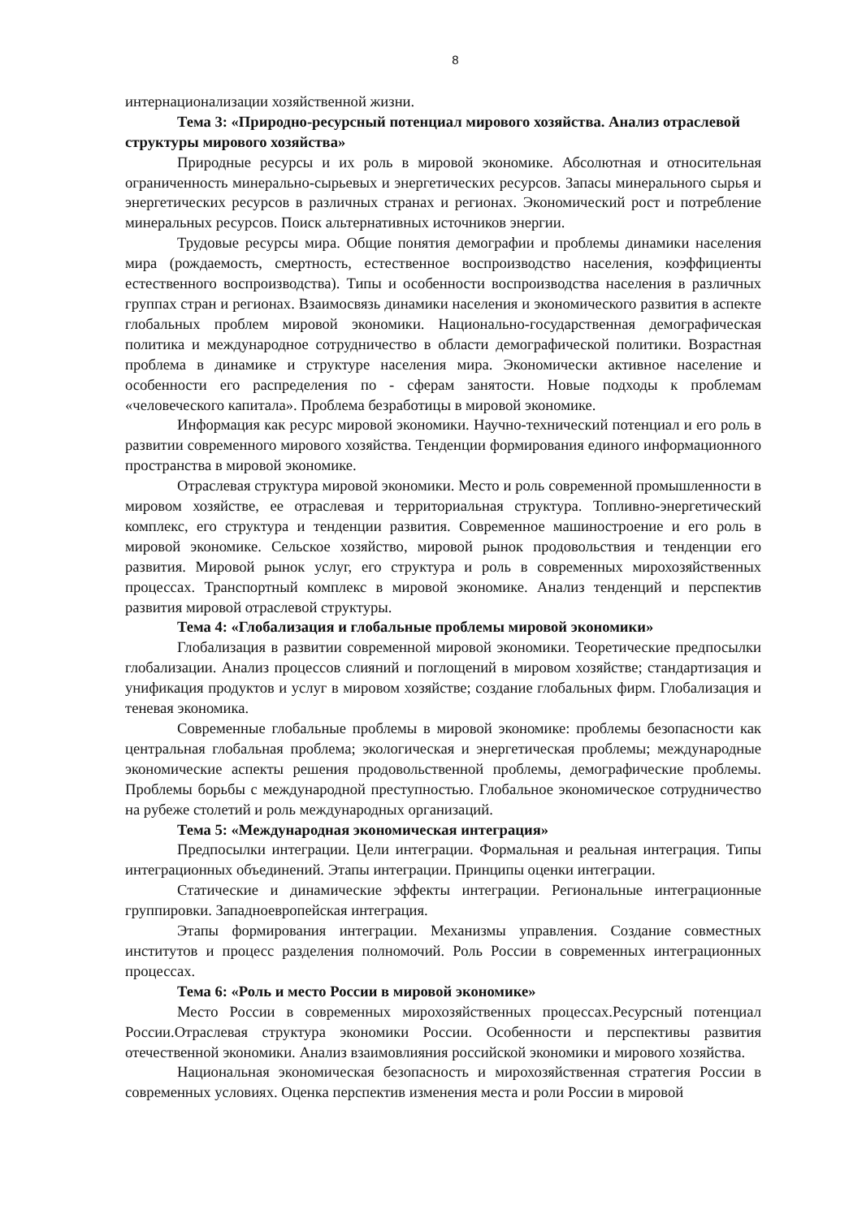8
интернационализации хозяйственной жизни.
Тема 3: «Природно-ресурсный потенциал мирового хозяйства. Анализ отраслевой структуры мирового хозяйства»
Природные ресурсы и их роль в мировой экономике. Абсолютная и относительная ограниченность минерально-сырьевых и энергетических ресурсов. Запасы минерального сырья и энергетических ресурсов в различных странах и регионах. Экономический рост и потребление минеральных ресурсов. Поиск альтернативных источников энергии.
Трудовые ресурсы мира. Общие понятия демографии и проблемы динамики населения мира (рождаемость, смертность, естественное воспроизводство населения, коэффициенты естественного воспроизводства). Типы и особенности воспроизводства населения в различных группах стран и регионах. Взаимосвязь динамики населения и экономического развития в аспекте глобальных проблем мировой экономики. Национально-государственная демографическая политика и международное сотрудничество в области демографической политики. Возрастная проблема в динамике и структуре населения мира. Экономически активное население и особенности его распределения по - сферам занятости. Новые подходы к проблемам «человеческого капитала». Проблема безработицы в мировой экономике.
Информация как ресурс мировой экономики. Научно-технический потенциал и его роль в развитии современного мирового хозяйства. Тенденции формирования единого информационного пространства в мировой экономике.
Отраслевая структура мировой экономики. Место и роль современной промышленности в мировом хозяйстве, ее отраслевая и территориальная структура. Топливно-энергетический комплекс, его структура и тенденции развития. Современное машиностроение и его роль в мировой экономике. Сельское хозяйство, мировой рынок продовольствия и тенденции его развития. Мировой рынок услуг, его структура и роль в современных мирохозяйственных процессах. Транспортный комплекс в мировой экономике. Анализ тенденций и перспектив развития мировой отраслевой структуры.
Тема 4: «Глобализация и глобальные проблемы мировой экономики»
Глобализация в развитии современной мировой экономики. Теоретические предпосылки глобализации. Анализ процессов слияний и поглощений в мировом хозяйстве; стандартизация и унификация продуктов и услуг в мировом хозяйстве; создание глобальных фирм. Глобализация и теневая экономика.
Современные глобальные проблемы в мировой экономике: проблемы безопасности как центральная глобальная проблема; экологическая и энергетическая проблемы; международные экономические аспекты решения продовольственной проблемы, демографические проблемы. Проблемы борьбы с международной преступностью. Глобальное экономическое сотрудничество на рубеже столетий и роль международных организаций.
Тема 5: «Международная экономическая интеграция»
Предпосылки интеграции. Цели интеграции. Формальная и реальная интеграция. Типы интеграционных объединений. Этапы интеграции. Принципы оценки интеграции.
Статические и динамические эффекты интеграции. Региональные интеграционные группировки. Западноевропейская интеграция.
Этапы формирования интеграции. Механизмы управления. Создание совместных институтов и процесс разделения полномочий. Роль России в современных интеграционных процессах.
Тема 6: «Роль и место России в мировой экономике»
Место России в современных мирохозяйственных процессах.Ресурсный потенциал России.Отраслевая структура экономики России. Особенности и перспективы развития отечественной экономики. Анализ взаимовлияния российской экономики и мирового хозяйства.
Национальная экономическая безопасность и мирохозяйственная стратегия России в современных условиях. Оценка перспектив изменения места и роли России в мировой